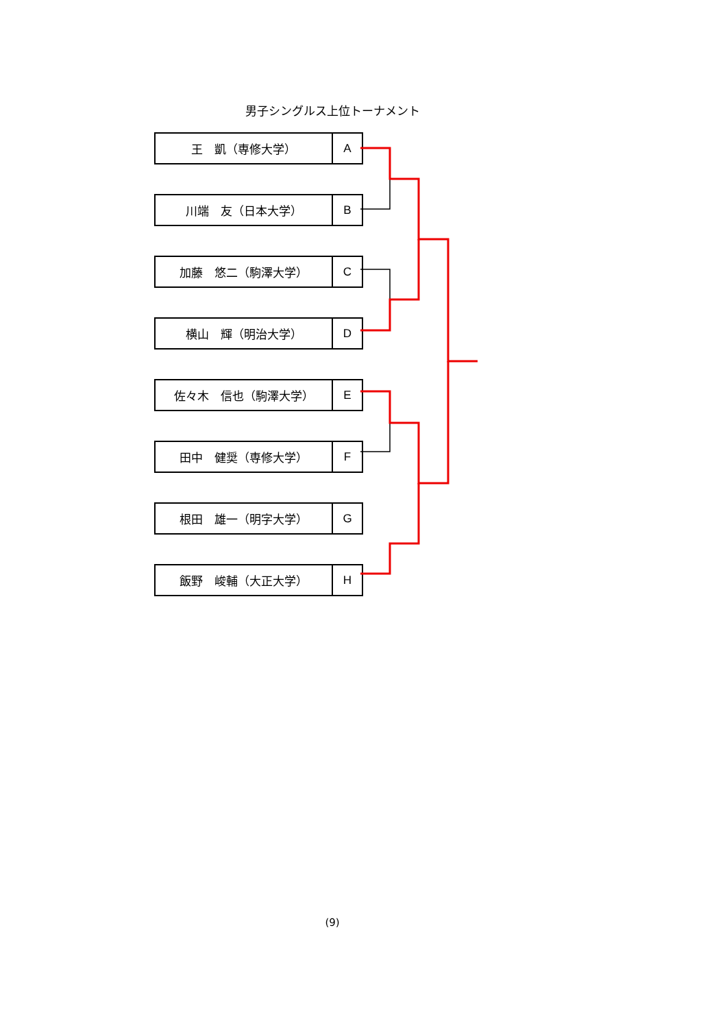男子シングルス上位トーナメント
| 王 凱（専修大学） | A |
| 川端 友（日本大学） | B |
| 加藤 悠二（駒澤大学） | C |
| 横山 輝（明治大学） | D |
| 佐々木 信也（駒澤大学） | E |
| 田中 健奨（専修大学） | F |
| 根田 雄一（明字大学） | G |
| 飯野 峻輔（大正大学） | H |
(9)